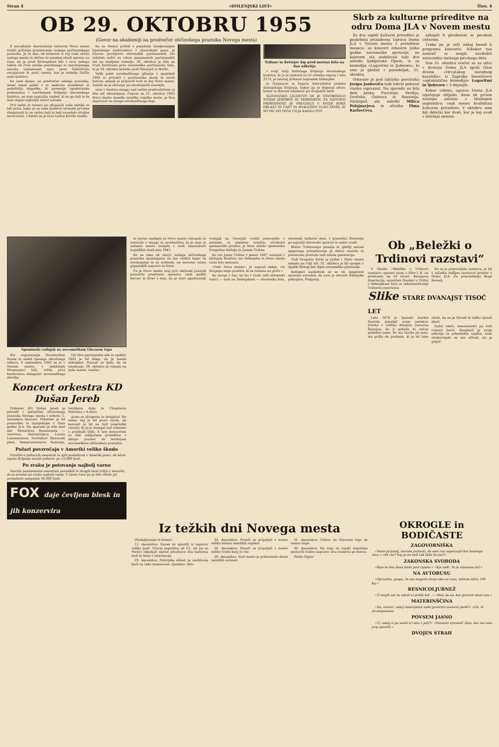Stran 4 »DOLENJSKI LIST« Štev. 4
OB 29. OKTOBRU 1955
(Govor na akademiji na predvečer občinskega praznika Novega mesta)
Z nocojšnjim slavnostnim večerom Novo mesto tretjič pričenja praznovanje svojega partizanskega praznika. Je to dan, ob katerem si naj vsak občan našega mesta in občine še posebej obudi spomin na čase, ko je pred štirinajstimi leti v srcu našega takrat do črne zemlje ponižanega in zasužnjenega naroda vzplamenel upor proti fašističnim osvajalcem in proti vsemu, kar je stoletja tlačilo naše ljudstvo.
Ko nam danes, na predvečer našega praznika, misel zopet poleti v to nedavno preteklost in podoživlja dogodke, ki pomenijo zgodovinsko prelomnico v tisočletnem življenju slovenskega ljudstva, se nam zastavlja vzgled, ki so ga dali in še nam dajejo najboljši sinovi naroda.
Prvi tedni in meseci po okupaciji naše zemlje so bili prića, kako so se naše ljudstvo otresalo prvotne zbeganosti in se vedno bolj in bolj zavedalo strašne nevarnosti, v kateri se je brez lastne krivde znašlo.
Ko so Nemci pričeli s popolnim izseljevanjem kmetskega prebivalstva v obsavskem pasu, je Glavno poveljstvo slovenskih partizanskih čet izdelalo načrt za vdore posameznih partizanskih čet na izseljeno ozemlje. 26. oktobra je bila na Frati formirana prva novomeška partizanska četa, ki je 29. oktobra krenila proti Šmarjeti in Bučki.
Velik polet osvobodilnega gibanja v spomladi 1942 ni privabil v partizanske enote le novih borcev, ampak je pripravil tudi za boj Novo mesto. Začelo se je zbiranje po osvobojenih ozemljih.
vera v končno zmago nad našim prebivalstvom ni bila nič ohromljena. Čeprav so 21. oktobra 1943 Novo mesto zasedle nemške vojaške enote, je živa dejavnost za zmago osvobodilnega boja.
Trdinov in Kettejev kip pred mestno hišo na dan odkritja
v svoji viziji bodočega življenja slovenskega ljudstva, ki jo je postavil za tri stoletja naprej v leto 2173, je zatorej prikazal napredek Dolenjske.
in Gorjancev in šegavo dobrodušne podobe dolenjskega življenja, kakor ga je dojemal zdrav, bister in dozorel mladenič pri dvajsetih letih.
SLOVENSKO LJUDSTVO SE JE OSVOBODILO SVOJIH JEROBOV IN SKRBNIKOV, ZA NJEGOVO PRIHODNOST JE PREVZELO V SVOJE ROKE OBLAST IN ČAST IN HVALEŽNO SLAVI MOŽE, KI SO MU DO TEGA CILJA KAZALI POT.
Skrb za kulturne prireditve na odru Doma JLA v Novem mestu
Za dve uspeli kulturni prireditvi je poskrbela prizadevna Uprava Doma JLA v Novem mestu v preteklem mesecu: za koncert orkestra Jaške godbe novomeške garnizije, na katerem sta sodelovali tudi dve solistki ljubljanske Opere, in za komedijo »Logaritmi in ljubezen«, ki smo jo gledali v ponedeljek, 31. oktobra.
Orkester je pod taktirko poročnika Josipa Jankoviča tudi tokrat pokazal visoko vigranost. Na sporedu so bila dela Jenka, Puccinija, Verdija, Dvořaka, Gotovca in Rossinija. Nastopali sta solistki Milica Polajnarjeva in altistka Elma Karlovčeva.
zahajali h glasbenim in pevskim večerom.
Treba pa je reči nekaj besed k programu koncerta. Nikakor nas namreč ni mogla navdušiti nenavadno mešanje pevskega dela.
Dne 31. oktobra zvečer so na odru v dvorani Doma JLA igrali člani drame »Hrvatskog narodnog kazališta« iz Zagreba Senečićevo »optimistično komedijo« Logaritmi in ljubezen v 3 dejanjih.
Kakor vidimo, uprava Doma JLA izpolnjuje obljubo, dano ob prvem nastopu solistov v letošnjem septembru: vsak mesec kvalitetna kulturna prireditev. V oktobru smo bili deležni kar dveh, kar je lep uvod v letošnjo sezono.
Spominski vodnjak na novomeškem Glavnem trgu
šče organizacije Osvobodilne fronte in sedež njenega okrožnega odbora. V septembru 1941 se je v Novem mestu, v nekdanjih Mramorjevi hiši, vršila prva konferenca delegatov novomeškega okrožja.
čiti živo partizanske sile in vpoklic 1943 je bil sklep, da je mesto obkoljeno. Pozvali so ljudi, da se umaknejo. 29. oktobra je vsipala na naše mesto, vendar...
Koncert orkestra KD Dušan Jereb
Orkester KD Dušan Jereb je priredil v počastitev občinskega praznika Novega mesta v soboto, 5. novembra koncert. Orkester je bil pomnožen in izpopolnjen s člani godbe JLA. Na sporedu je bilo šest del: Mozartova Rozamunda — uvertura, Donizettijeva Luzzia Lammermoor, Dvořakovi Slovanski plesi, Demersmannova fantazija, Verdijeva Aida in Chopinova Poloneza v A-duru.
gram za dirigenta in izvajalce! Ne vemo, kaj je bil pravi vzrok, da koncert ni bil na tisti umetniški ravnini, ki jo je dosegal naš orkester v prejšnjih letih. S tem koncertom so bile zaključene prireditve v sklopu proslav ob letošnjem novomeškem občinskem prazniku.
Požari povzročajo v Ameriki veliko škodo
Poročilo o požarnih nesrečah in njih posledicah v Ameriki pravi, da letno izgubi življenje zaradi požarov po 12.000 ljudi.
Po zraku je potovanje najbolj varno
Navzlic posameznim nesrečam potniških in drugih letal trdijo v Ameriki, da je promet po zraku najbolj varen. V istem času pa je bilo ubitih pri prometnih nezgodah 36.000 ljudi.
FOX daje čevljem blesk in jih konzervira
in novim nasiljem je Novo mesto vztrajalo in verovalo v zmago in osvoboditev, ki je nam in našemu mestu zasijala v onih nepozabnih majniških dneh leta 1945.
Ko se tako ob slavju našega občinskega praznika spominjamo na čas velikih bojev za osvobojenje in za svobodo, ne moremo mimo gigantskih naporov in žrtev.
Če je Novo mesto svoj prvi občinski praznik posvetilo predvsem spominu vseh padlih borcev in žrtev s tem, da je stari zgodovinski vodnjak na Gorenjih vratih preuredilo v estetsko in pietetno izredno učinkovit spomeniški prostor, je letos dobilo spomenika Dragotina Ketteja in Janeza Trdine.
Ko sta Janez Trdina v jeseni 1867 nastopil v bližnjem Brežicu, mu Dolenjska in Novo mesto nista bila neznana.
»Celo Novo mesto«, je zapisal nekje, »ni drugega nego gradiče, ki se razteza na griču.«
da veruje v čas, ko bo v vsaki veči slovenski vasici — tudi na Dolenjskem — slovenska šola, slovenski kulturni dom, v prestolici Slovenije pa največji slovenski upravni in sodni uradi.
Bistvo Trdinovega pisanja in globlji smisel njegovega prizadevanja je dobro ocenila in potomcem priznala tudi mlada generacija.
Tudi Dragotin Kette je prišel v Novo mesto nekako po višji sili. 31. oktobra je bil sprejet v dijaški Ketteji kot dijak novomeške gimnazije.
Kettejevi nasledniki so se ob njegovem spominu zavedali, da nam je ohranil dolenjske pokrajine, Podgorja.
Ob „Beležki o Trdinovi razstavi“
V članku »Beležka o Trdinovi razstavi« opozori pisec s šifro I. K. na predvsem na tri stvari: Baragova disertacija, opustitev člankov o Trdini v Dolenjskem listu in nekomentiranje Trdinove osmrtnice.
Ko se je pripravljala razstava, je bil v začetku mišljen razstavni prostor v Domu JLA. Za pripreditelja Bogo Komelj.
Slike STARE DVANAJST TISOČ LET
Leta 1879 je španski markiz Sautola popeljal svojo petletno hčerko v votlino Altamiri (severna Španija), da ji pokaže to večno podobno jamo. Ko sta hodila po jami, sta prišla do prehoda, ki je bil tako nizek, da se je človek le težko splazil skozi.
čudni rdeči, temnomodri pa tudi rumeni barvi. Razglasil je svoje odkritje te arheološke najdbe, toda strokovnjaki so mu očitali, da je goljuf.
Iz težkih dni Novega mesta
(Nadaljevanje in konec)
12. decembra: Danes so spustili iz zaporov veliko ljudi. Včeraj popoldne ob 15. uri pa so Nemci odpeljali izpred jetnišnice dva kamiona mož in žena v internacijo.
19. decembra: Policijska oblast je vpoklicala ljudi na tako imenovano »ljudsko« delo.
24. decembra: Ponoči so pripeljali v mesto veliko kolono nemških vojakov.
26. decembra: Ponoči so pripeljali v mesto veliko čredo konj in voz.
29. decembra: Nad mesto je prihrumelo devet nemških avionov.
31. decembra: Vislice na Glavnem trgu še vedno stoje.
30. decembra: Na trgu so vojaki dopoldne postavili čudno napravo: dva tramova po koncu.
Polde Oigler
OKROGLE in BODIČASTE
ZAGOVORNIŠKA
»Veste prijatelj, morate priznati, da sem vas zagovarjal kot lastnega sina.« »Ali res? Kaj je on tudi tak falot ko jaz?«
ZAKONSKA SVOBODA
»Baje te ima žena hudo pod copato.« »Kje neki. To je umazana laž.«
NA AVTOBUSU
»Oprostite, gospa, če me mogoče kurje oko ne vara, tehtate blizu 100 kg.«
RESNICOLJUBNEŽ
»Ti mojih ust še nikoli ni prišla laž...« »Vem da ne, ker govoriš skozi nos.«
MATERINŠČINA
»Na, učenci, zakaj imenujemo našo govorico materni jezik?« »Uh, ši strahopetnaia
POVSEM JASNO
»Ti, zakaj si pa sedel tri leta v ječi?« »Neumno vprašaš! Zato, ker me niso prej spustili.«
DVOJEN STRAH